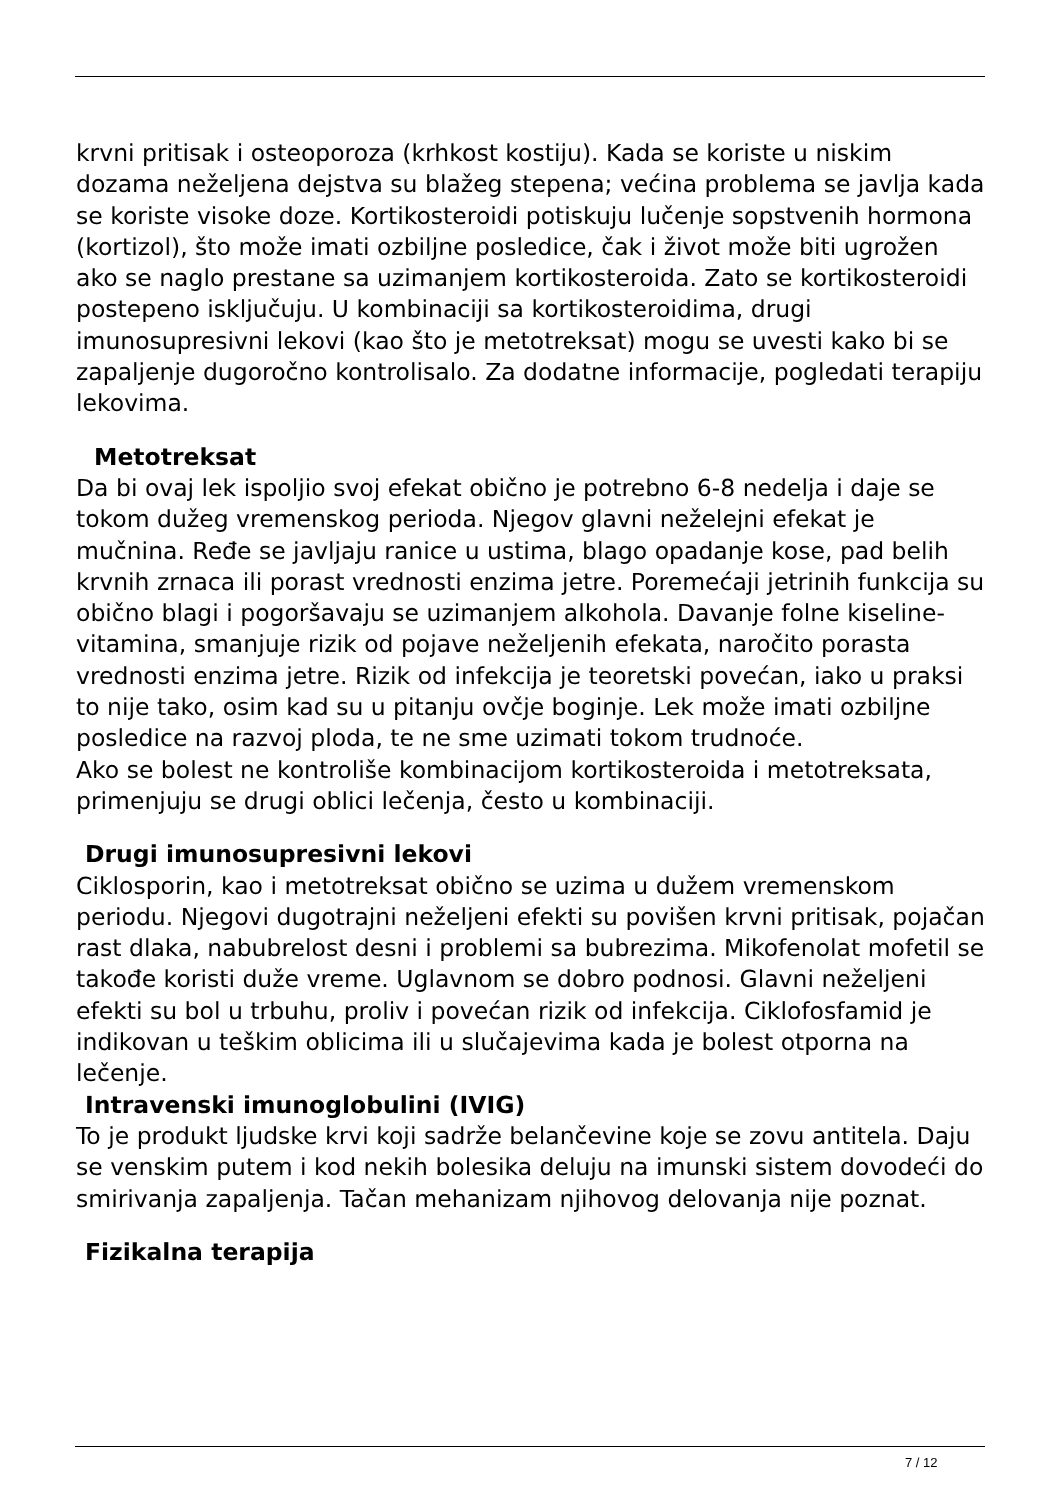krvni pritisak i osteoporoza (krhkost kostiju). Kada se koriste u niskim dozama neželjena dejstva su blažeg stepena; većina problema se javlja kada se koriste visoke doze. Kortikosteroidi potiskuju lučenje sopstvenih hormona (kortizol), što može imati ozbiljne posledice, čak i život može biti ugrožen ako se naglo prestane sa uzimanjem kortikosteroida. Zato se kortikosteroidi postepeno isključuju. U kombinaciji sa kortikosteroidima, drugi imunosupresivni lekovi (kao što je metotreksat) mogu se uvesti kako bi se zapaljenje dugoročno kontrolisalo. Za dodatne informacije, pogledati terapiju lekovima.
Metotreksat
Da bi ovaj lek ispoljio svoj efekat obično je potrebno 6-8 nedelja i daje se tokom dužeg vremenskog perioda. Njegov glavni neželejni efekat je mučnina. Ređe se javljaju ranice u ustima, blago opadanje kose, pad belih krvnih zrnaca ili porast vrednosti enzima jetre. Poremećaji jetrinih funkcija su obično blagi i pogoršavaju se uzimanjem alkohola. Davanje folne kiseline- vitamina, smanjuje rizik od pojave neželjenih efekata, naročito porasta vrednosti enzima jetre. Rizik od infekcija je teoretski povećan, iako u praksi to nije tako, osim kad su u pitanju ovčje boginje. Lek može imati ozbiljne posledice na razvoj ploda, te ne sme uzimati tokom trudnoće.
Ako se bolest ne kontroliše kombinacijom kortikosteroida i metotreksata, primenjuju se drugi oblici lečenja, često u kombinaciji.
Drugi imunosupresivni lekovi
Ciklosporin, kao i metotreksat obično se uzima u dužem vremenskom periodu. Njegovi dugotrajni neželjeni efekti su povišen krvni pritisak, pojačan rast dlaka, nabubrelost desni i problemi sa bubrezima. Mikofenolat mofetil se takođe koristi duže vreme. Uglavnom se dobro podnosi. Glavni neželjeni efekti su bol u trbuhu, proliv i povećan rizik od infekcija. Ciklofosfamid je indikovan u teškim oblicima ili u slučajevima kada je bolest otporna na lečenje.
Intravenski imunoglobulini (IVIG)
To je produkt ljudske krvi koji sadrže belančevine koje se zovu antitela. Daju se venskim putem i kod nekih bolesika deluju na imunski sistem dovodeći do smirivanja zapaljenja. Tačan mehanizam njihovog delovanja nije poznat.
Fizikalna terapija
7 / 12